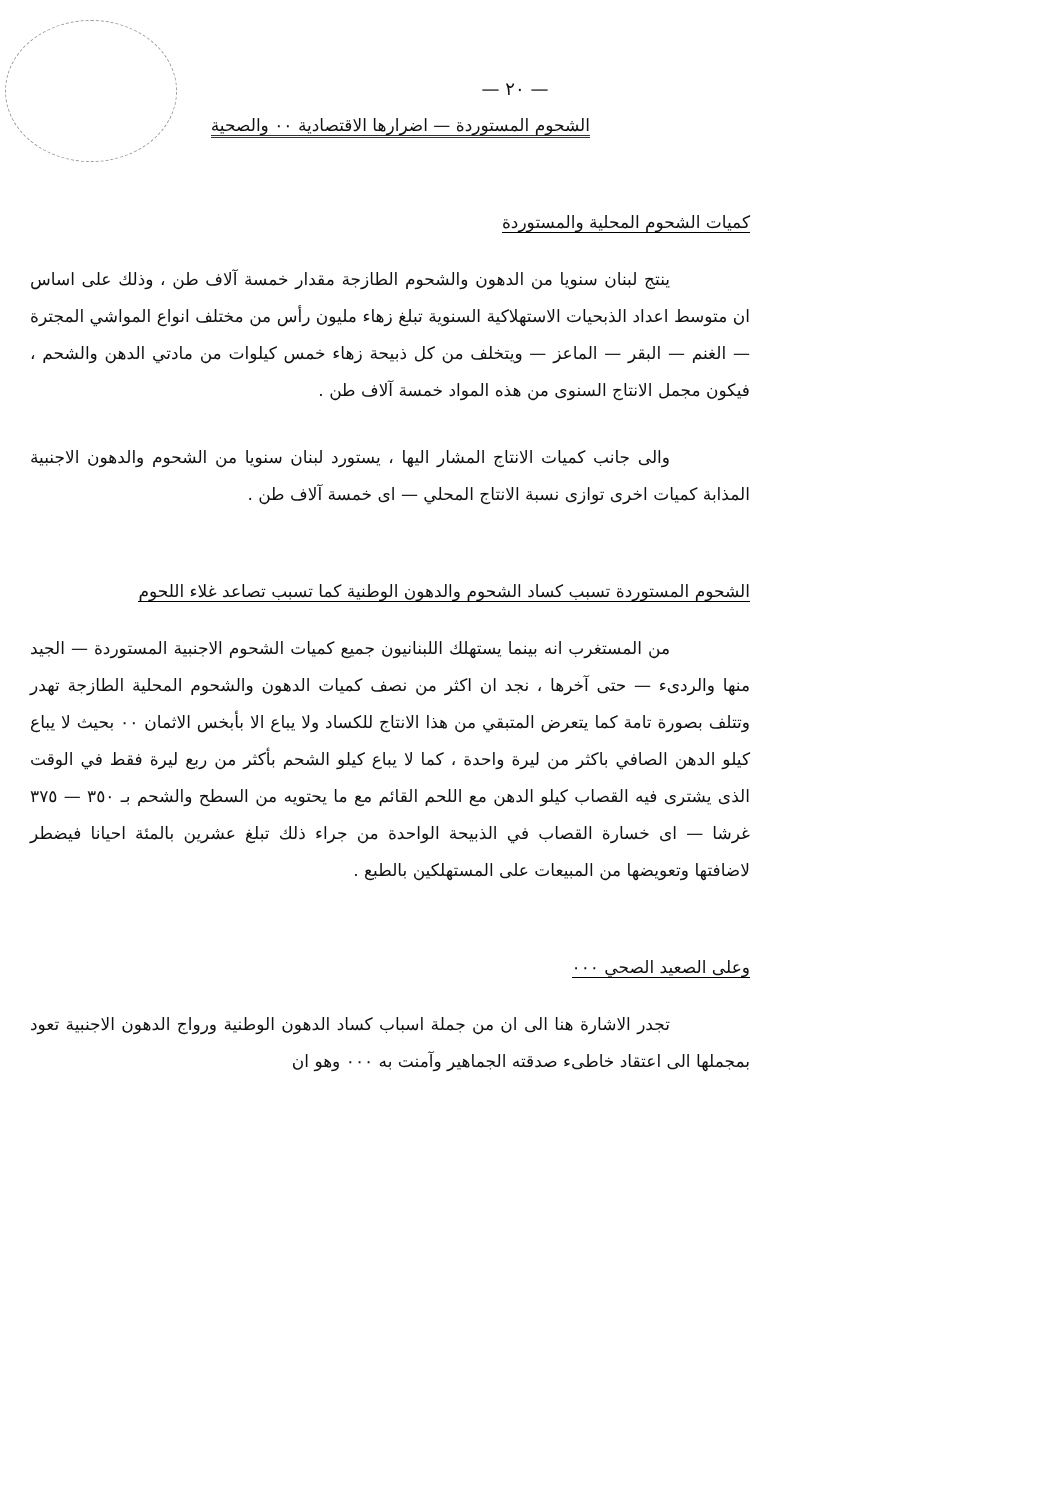— ٢٠ —
الشحوم المستوردة — اضرارها الاقتصادية ٠٠ والصحية
كميات الشحوم المحلية والمستوردة
ينتج لبنان سنويا من الدهون والشحوم الطازجة مقدار خمسة آلاف طن ، وذلك على اساس ان متوسط اعداد الذبحيات الاستهلاكية السنوية تبلغ زهاء مليون رأس من مختلف انواع المواشي المجترة — الغنم — البقر — الماعز — ويتخلف من كل ذبيحة زهاء خمس كيلوات من مادتي الدهن والشحم ، فيكون مجمل الانتاج السنوى من هذه المواد خمسة آلاف طن .
والى جانب كميات الانتاج المشار اليها ، يستورد لبنان سنويا من الشحوم والدهون الاجنبية المذابة كميات اخرى توازى نسبة الانتاج المحلي — اى خمسة آلاف طن .
الشحوم المستوردة تسبب كساد الشحوم والدهون الوطنية كما تسبب تصاعد غلاء اللحوم
من المستغرب انه بينما يستهلك اللبنانيون جميع كميات الشحوم الاجنبية المستوردة — الجيد منها والردىء — حتى آخرها ، نجد ان اكثر من نصف كميات الدهون والشحوم المحلية الطازجة تهدر وتتلف بصورة تامة كما يتعرض المتبقي من هذا الانتاج للكساد ولا يباع الا بأبخس الاثمان ٠٠ بحيث لا يباع كيلو الدهن الصافي باكثر من ليرة واحدة ، كما لا يباع كيلو الشحم بأكثر من ربع ليرة فقط في الوقت الذى يشترى فيه القصاب كيلو الدهن مع اللحم القائم مع ما يحتويه من السطح والشحم بـ ٣٥٠ — ٣٧٥ غرشا — اى خسارة القصاب في الذبيحة الواحدة من جراء ذلك تبلغ عشرين بالمئة احيانا فيضطر لاضافتها وتعويضها من المبيعات على المستهلكين بالطبع .
وعلى الصعيد الصحي ٠٠٠
تجدر الاشارة هنا الى ان من جملة اسباب كساد الدهون الوطنية ورواج الدهون الاجنبية تعود بمجملها الى اعتقاد خاطىء صدقته الجماهير وآمنت به ٠٠٠ وهو ان